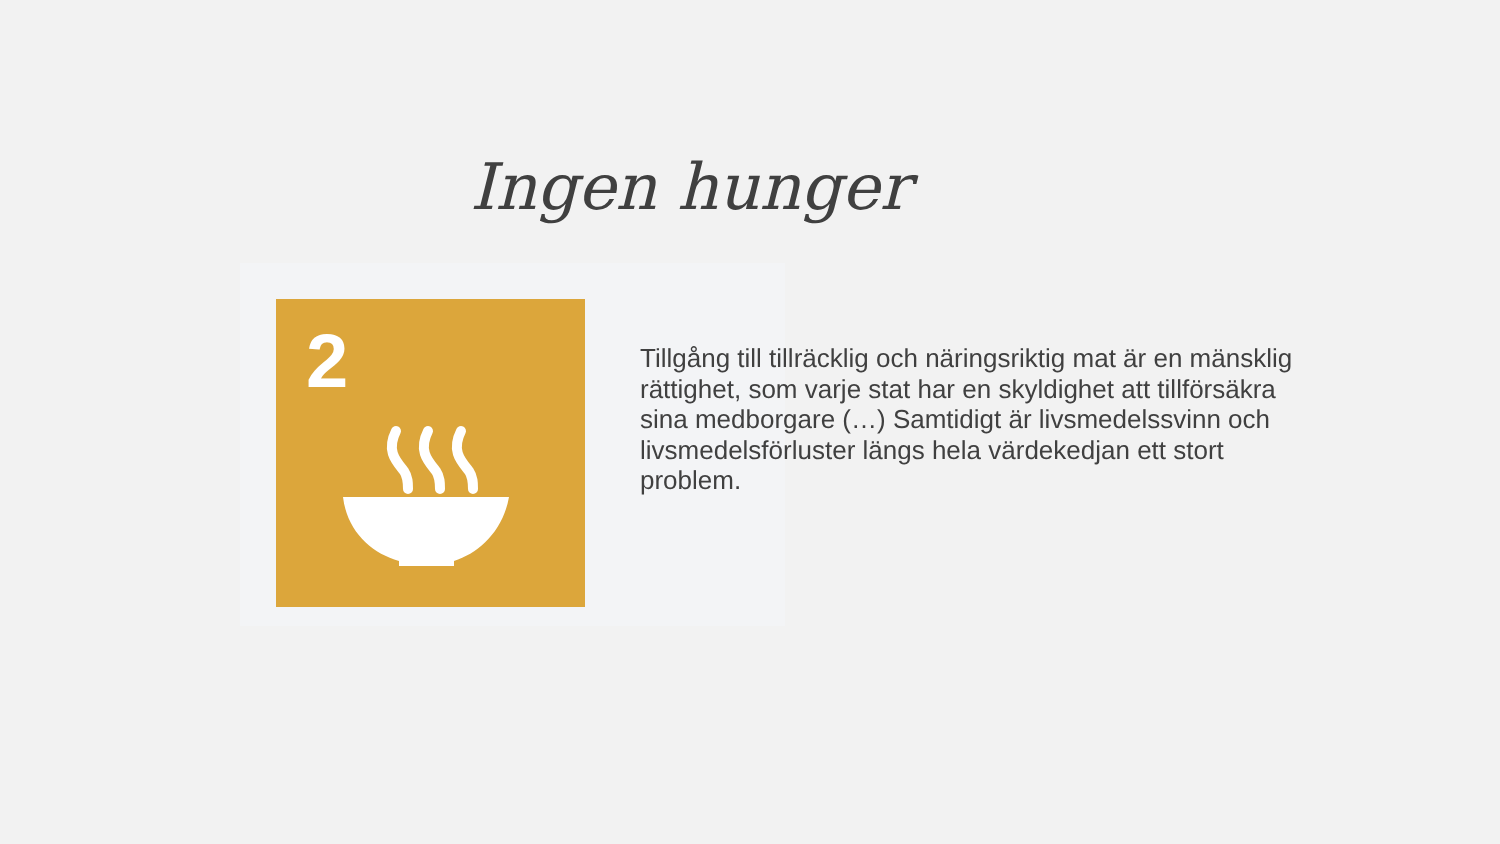Ingen hunger
2
Tillgång till tillräcklig och näringsriktig mat är en mänsklig rättighet, som varje stat har en skyldighet att tillförsäkra sina medborgare (…) Samtidigt är livsmedelssvinn och livsmedelsförluster längs hela värdekedjan ett stort problem.